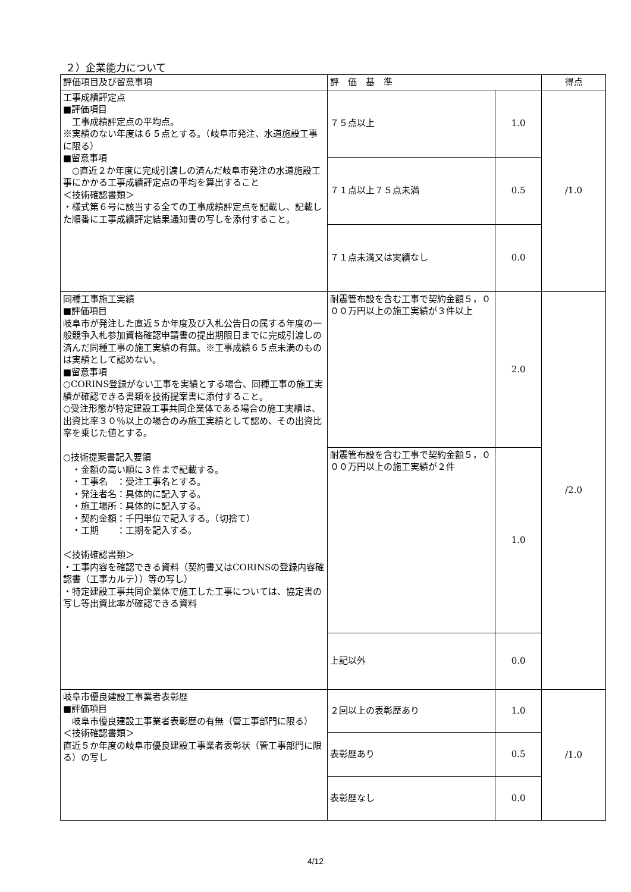２）企業能力について
| 評価項目及び留意事項 | 評 価 基 準 | | 得点 |
| --- | --- | --- | --- |
| 工事成績評定点 ■評価項目 工事成績評定点の平均点。 ※実績のない年度は６５点とする。（岐阜市発注、水道施設工事に限る） ■留意事項 ○直近２か年度に完成引渡しの済んだ岐阜市発注の水道施設工事にかかる工事成績評定点の平均を算出すること ＜技術確認書類＞ ・様式第６号に該当する全ての工事成績評定点を記載し、記載した順番に工事成績評定結果通知書の写しを添付すること。 | ７５点以上 | 1.0 | /1.0 |
| | ７１点以上７５点未満 | 0.5 | |
| | ７１点未満又は実績なし | 0.0 | |
| 同種工事施工実績 ■評価項目 岐阜市が発注した直近５か年度及び入札公告日の属する年度の一般競争入札参加資格確認申請書の提出期限日までに完成引渡しの済んだ同種工事の施工実績の有無。※工事成績６５点未満のものは実績として認めない。 ■留意事項 ○CORINS登録がない工事を実績とする場合、同種工事の施工実績が確認できる書類を技術提案書に添付すること。 ○受注形態が特定建設工事共同企業体である場合の施工実績は、出資比率３０％以上の場合のみ施工実績として認め、その出資比率を乗じた値とする。 ○技術提案書記入要領 ・金額の高い順に３件まで記載する。 ・工事名 ：受注工事名とする。 ・発注者名：具体的に記入する。 ・施工場所：具体的に記入する。 ・契約金額：千円単位で記入する。（切捨て） ・工期 ：工期を記入する。 ＜技術確認書類＞ ・工事内容を確認できる資料（契約書又はCORINSの登録内容確認書（工事カルテ））等の写し） ・特定建設工事共同企業体で施工した工事については、協定書の写し等出資比率が確認できる資料 | 耐震管布設を含む工事で契約金額５，０００万円以上の施工実績が３件以上 | 2.0 | /2.0 |
| | 耐震管布設を含む工事で契約金額５，０００万円以上の施工実績が２件 | 1.0 | |
| | 上記以外 | 0.0 | |
| 岐阜市優良建設工事業者表彰歴 ■評価項目 岐阜市優良建設工事業者表彰歴の有無（管工事部門に限る） ＜技術確認書類＞ 直近５か年度の岐阜市優良建設工事業者表彰状（管工事部門に限る）の写し | ２回以上の表彰歴あり | 1.0 | /1.0 |
| | 表彰歴あり | 0.5 | |
| | 表彰歴なし | 0.0 | |
4/12